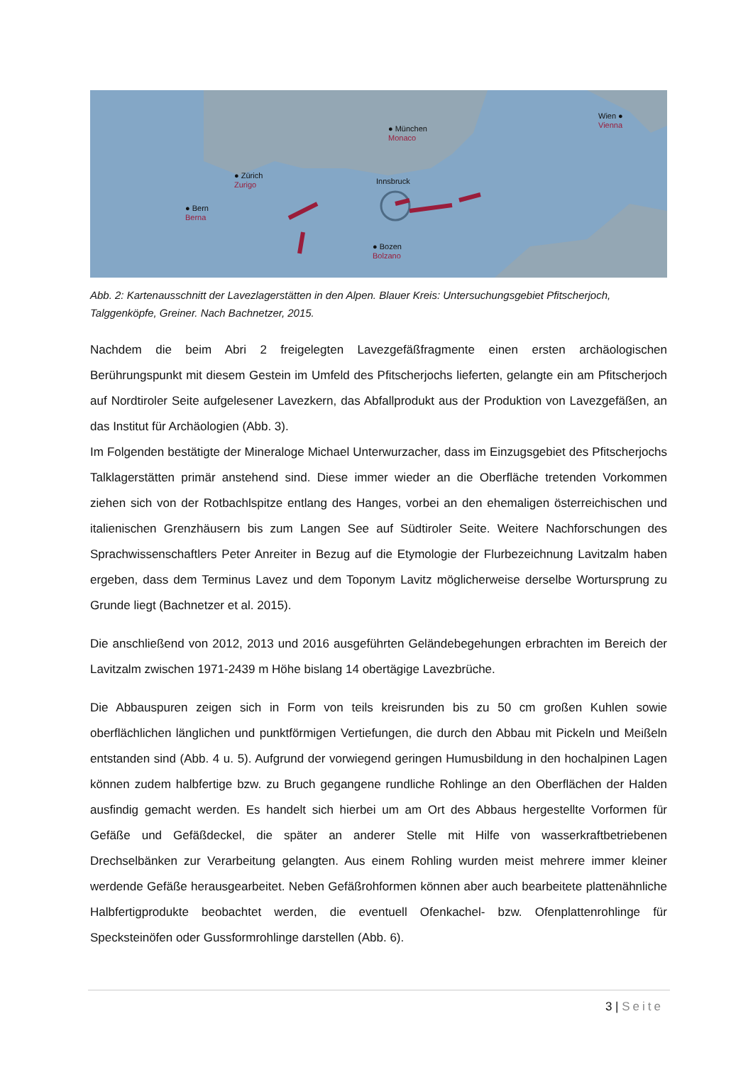● München
Monaco
● Zürich
Zurigo
● Bern
Berna
Innsbruck
● Bozen
Bolzano
Wien ●
Vienna
Abb. 2: Kartenausschnitt der Lavezlagerstätten in den Alpen. Blauer Kreis: Untersuchungsgebiet Pfitscherjoch, Talggenköpfe, Greiner. Nach Bachnetzer, 2015.
Nachdem die beim Abri 2 freigelegten Lavezgefäßfragmente einen ersten archäologischen Berührungspunkt mit diesem Gestein im Umfeld des Pfitscherjochs lieferten, gelangte ein am Pfitscherjoch auf Nordtiroler Seite aufgelesener Lavezkern, das Abfallprodukt aus der Produktion von Lavezgefäßen, an das Institut für Archäologien (Abb. 3).
Im Folgenden bestätigte der Mineraloge Michael Unterwurzacher, dass im Einzugsgebiet des Pfitscherjochs Talklagerstätten primär anstehend sind. Diese immer wieder an die Oberfläche tretenden Vorkommen ziehen sich von der Rotbachlspitze entlang des Hanges, vorbei an den ehemaligen österreichischen und italienischen Grenzhäusern bis zum Langen See auf Südtiroler Seite. Weitere Nachforschungen des Sprachwissenschaftlers Peter Anreiter in Bezug auf die Etymologie der Flurbezeichnung Lavitzalm haben ergeben, dass dem Terminus Lavez und dem Toponym Lavitz möglicherweise derselbe Wortursprung zu Grunde liegt (Bachnetzer et al. 2015).
Die anschließend von 2012, 2013 und 2016 ausgeführten Geländebegehungen erbrachten im Bereich der Lavitzalm zwischen 1971-2439 m Höhe bislang 14 obertägige Lavezbrüche.
Die Abbauspuren zeigen sich in Form von teils kreisrunden bis zu 50 cm großen Kuhlen sowie oberflächlichen länglichen und punktförmigen Vertiefungen, die durch den Abbau mit Pickeln und Meißeln entstanden sind (Abb. 4 u. 5). Aufgrund der vorwiegend geringen Humusbildung in den hochalpinen Lagen können zudem halbfertige bzw. zu Bruch gegangene rundliche Rohlinge an den Oberflächen der Halden ausfindig gemacht werden. Es handelt sich hierbei um am Ort des Abbaus hergestellte Vorformen für Gefäße und Gefäßdeckel, die später an anderer Stelle mit Hilfe von wasserkraftbetriebenen Drechselbänken zur Verarbeitung gelangten. Aus einem Rohling wurden meist mehrere immer kleiner werdende Gefäße herausgearbeitet. Neben Gefäßrohformen können aber auch bearbeitete plattenähnliche Halbfertigprodukte beobachtet werden, die eventuell Ofenkachel- bzw. Ofenplattenrohlinge für Specksteinöfen oder Gussformrohlinge darstellen (Abb. 6).
3 | Seite